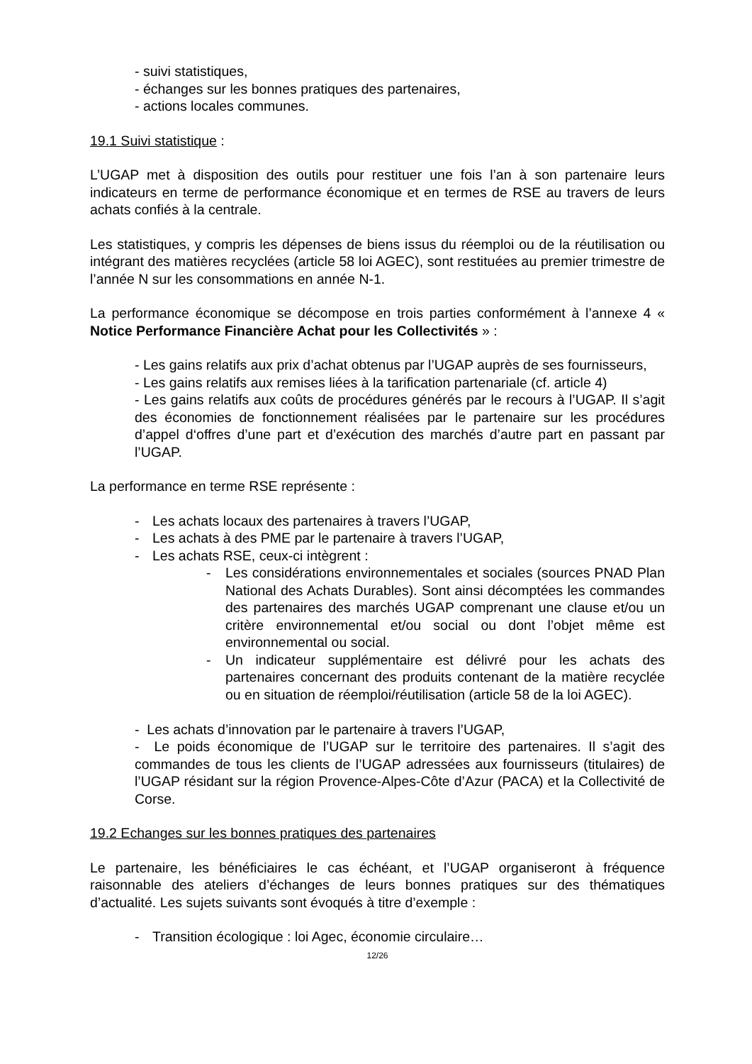- suivi statistiques,
- échanges sur les bonnes pratiques des partenaires,
- actions locales communes.
19.1 Suivi statistique :
L’UGAP met à disposition des outils pour restituer une fois l’an à son partenaire leurs indicateurs en terme de performance économique et en termes de RSE au travers de leurs achats confiés à la centrale.
Les statistiques, y compris les dépenses de biens issus du réemploi ou de la réutilisation ou intégrant des matières recyclées (article 58 loi AGEC), sont restituées au premier trimestre de l’année N sur les consommations en année N-1.
La performance économique se décompose en trois parties conformément à l’annexe 4 « Notice Performance Financière Achat pour les Collectivités » :
- Les gains relatifs aux prix d’achat obtenus par l’UGAP auprès de ses fournisseurs,
- Les gains relatifs aux remises liées à la tarification partenariale (cf. article 4)
- Les gains relatifs aux coûts de procédures générés par le recours à l’UGAP. Il s’agit des économies de fonctionnement réalisées par le partenaire sur les procédures d’appel d‘offres d’une part et d’exécution des marchés d’autre part en passant par l’UGAP.
La performance en terme RSE représente :
- Les achats locaux des partenaires à travers l’UGAP,
- Les achats à des PME par le partenaire à travers l’UGAP,
- Les achats RSE, ceux-ci intègrent :
- Les considérations environnementales et sociales (sources PNAD Plan National des Achats Durables). Sont ainsi décomptées les commandes des partenaires des marchés UGAP comprenant une clause et/ou un critère environnemental et/ou social ou dont l’objet même est environnemental ou social.
- Un indicateur supplémentaire est délivré pour les achats des partenaires concernant des produits contenant de la matière recyclée ou en situation de réemploi/réutilisation (article 58 de la loi AGEC).
- Les achats d’innovation par le partenaire à travers l’UGAP,
- Le poids économique de l’UGAP sur le territoire des partenaires. Il s’agit des commandes de tous les clients de l’UGAP adressées aux fournisseurs (titulaires) de l’UGAP résidant sur la région Provence-Alpes-Côte d’Azur (PACA) et la Collectivité de Corse.
19.2 Echanges sur les bonnes pratiques des partenaires
Le partenaire, les bénéficiaires le cas échéant, et l’UGAP organiseront à fréquence raisonnable des ateliers d’échanges de leurs bonnes pratiques sur des thématiques d’actualité. Les sujets suivants sont évoqués à titre d’exemple :
- Transition écologique : loi Agec, économie circulaire…
12/26